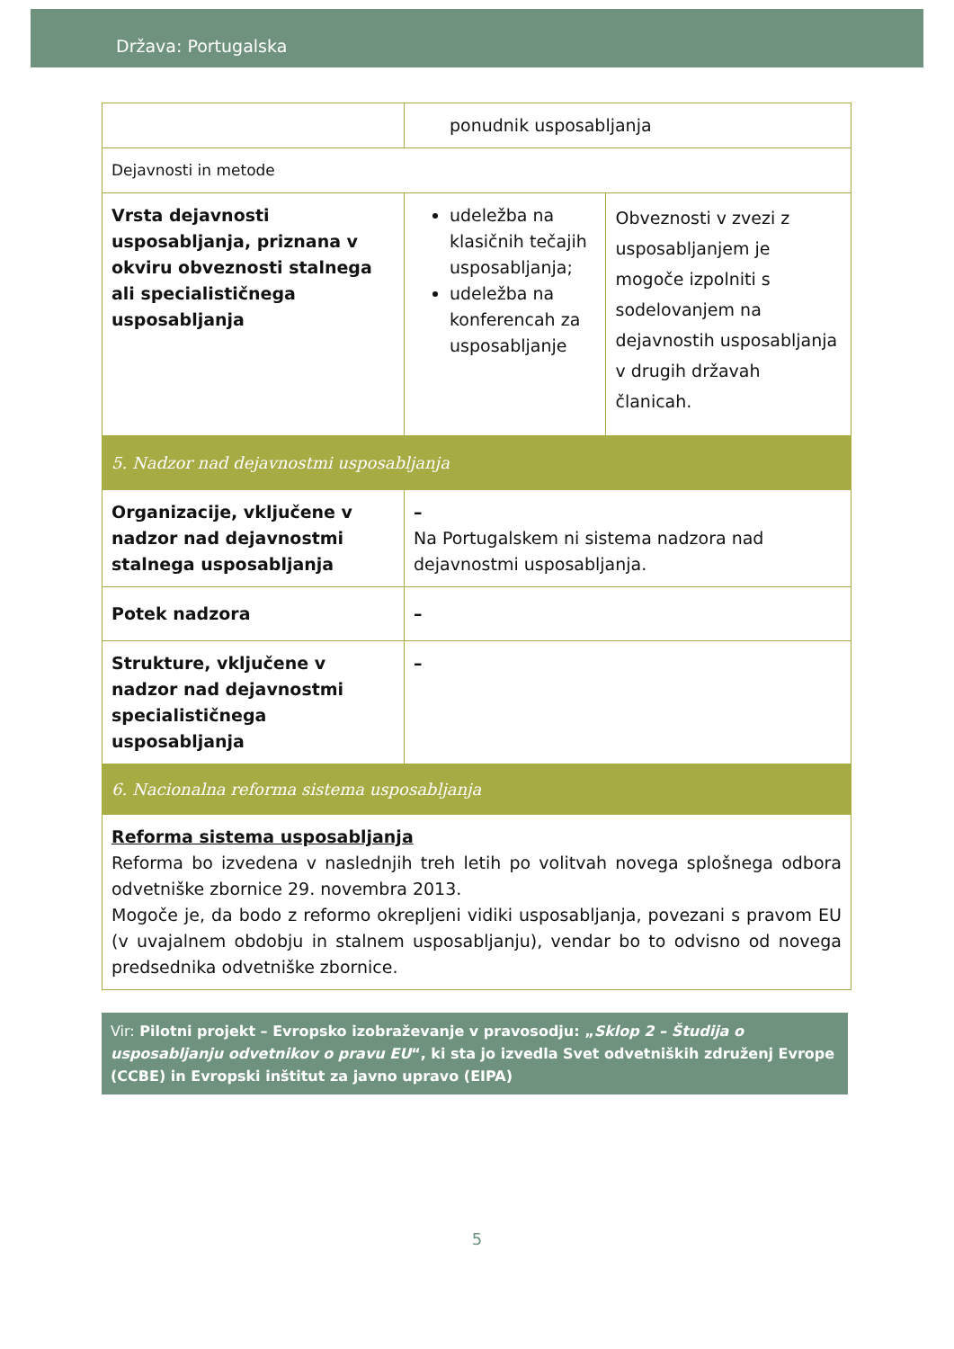Država: Portugalska
| | ponudnik usposabljanja | |
| Dejavnosti in metode | | |
| Vrsta dejavnosti usposabljanja, priznana v okviru obveznosti stalnega ali specialističnega usposabljanja | udeležba na klasičnih tečajih usposabljanja; udeležba na konferencah za usposabljanje | Obveznosti v zvezi z usposabljanjem je mogoče izpolniti s sodelovanjem na dejavnostih usposabljanja v drugih državah članicah. |
| 5. Nadzor nad dejavnostmi usposabljanja | | |
| Organizacije, vključene v nadzor nad dejavnostmi stalnega usposabljanja | – Na Portugalskem ni sistema nadzora nad dejavnostmi usposabljanja. | |
| Potek nadzora | – | |
| Strukture, vključene v nadzor nad dejavnostmi specialističnega usposabljanja | – | |
| 6. Nacionalna reforma sistema usposabljanja | | |
| Reforma sistema usposabljanja Reforma bo izvedena v naslednjih treh letih po volitvah novega splošnega odbora odvetniške zbornice 29. novembra 2013. Mogoče je, da bodo z reformo okrepljeni vidiki usposabljanja, povezani s pravom EU (v uvajalnem obdobju in stalnem usposabljanju), vendar bo to odvisno od novega predsednika odvetniške zbornice. | | |
Vir: Pilotni projekt – Evropsko izobraževanje v pravosodju: „Sklop 2 – Študija o usposabljanju odvetnikov o pravu EU“, ki sta jo izvedla Svet odvetniških združenj Evrope (CCBE) in Evropski inštitut za javno upravo (EIPA)
5